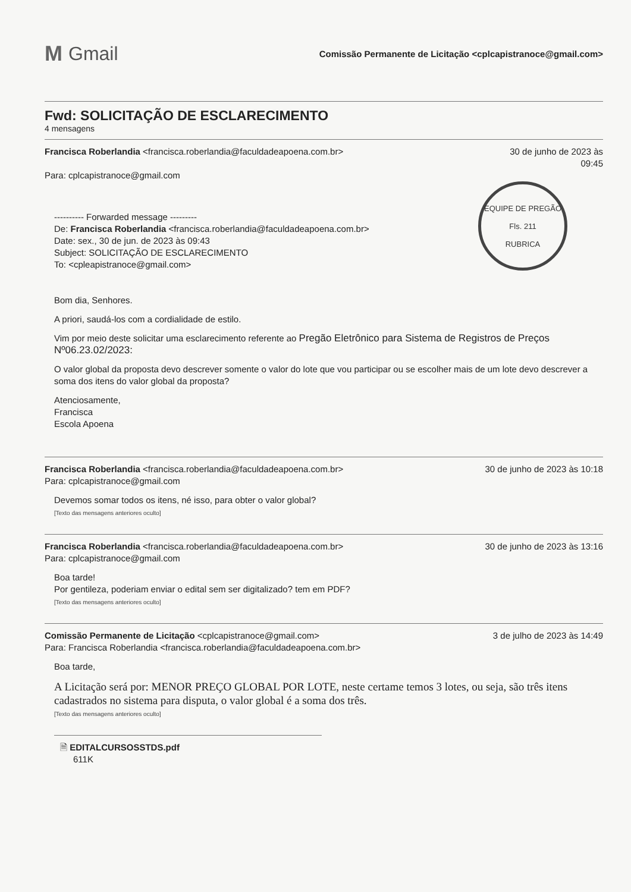M Gmail
Comissão Permanente de Licitação <cplcapistranoce@gmail.com>
Fwd: SOLICITAÇÃO DE ESCLARECIMENTO
4 mensagens
Francisca Roberlandia <francisca.roberlandia@faculdadeapoena.com.br>
Para: cplcapistranoce@gmail.com
30 de junho de 2023 às
09:45
---------- Forwarded message ---------
De: Francisca Roberlandia <francisca.roberlandia@faculdadeapoena.com.br>
Date: sex., 30 de jun. de 2023 às 09:43
Subject: SOLICITAÇÃO DE ESCLARECIMENTO
To: <cpleapistranoce@gmail.com>
EQUIPE DE PREGÃO
Fls. 211
RUBRICA
Bom dia, Senhores.
A priori, saudá-los com a cordialidade de estilo.
Vim por meio deste solicitar uma esclarecimento referente ao Pregão Eletrônico para Sistema de Registros de Preços Nº06.23.02/2023:
O valor global da proposta devo descrever somente o valor do lote que vou participar ou se escolher mais de um lote devo descrever a soma dos itens do valor global da proposta?
Atenciosamente,
Francisca
Escola Apoena
Francisca Roberlandia <francisca.roberlandia@faculdadeapoena.com.br>
Para: cplcapistranoce@gmail.com
30 de junho de 2023 às 10:18
Devemos somar todos os itens, né isso, para obter o valor global?
[Texto das mensagens anteriores oculto]
Francisca Roberlandia <francisca.roberlandia@faculdadeapoena.com.br>
Para: cplcapistranoce@gmail.com
30 de junho de 2023 às 13:16
Boa tarde!
Por gentileza, poderiam enviar o edital sem ser digitalizado? tem em PDF?
[Texto das mensagens anteriores oculto]
Comissão Permanente de Licitação <cplcapistranoce@gmail.com>
Para: Francisca Roberlandia <francisca.roberlandia@faculdadeapoena.com.br>
3 de julho de 2023 às 14:49
Boa tarde,
A Licitação será por: MENOR PREÇO GLOBAL POR LOTE, neste certame temos 3 lotes, ou seja, são três itens cadastrados no sistema para disputa, o valor global é a soma dos três.
[Texto das mensagens anteriores oculto]
🗎 EDITALCURSOSSTDS.pdf
611K